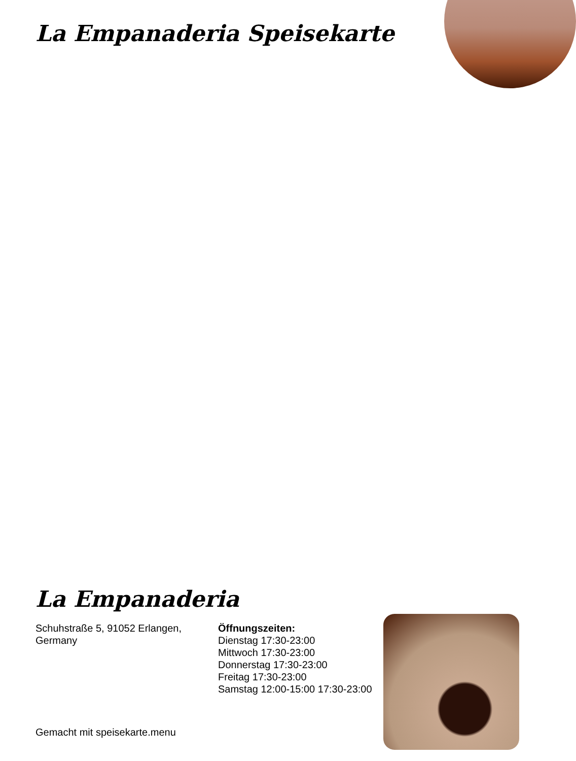La Empanaderia Speisekarte
La Empanaderia
Schuhstraße 5, 91052 Erlangen,
Germany
Öffnungszeiten:
Dienstag 17:30-23:00
Mittwoch 17:30-23:00
Donnerstag 17:30-23:00
Freitag 17:30-23:00
Samstag 12:00-15:00 17:30-23:00
Gemacht mit speisekarte.menu